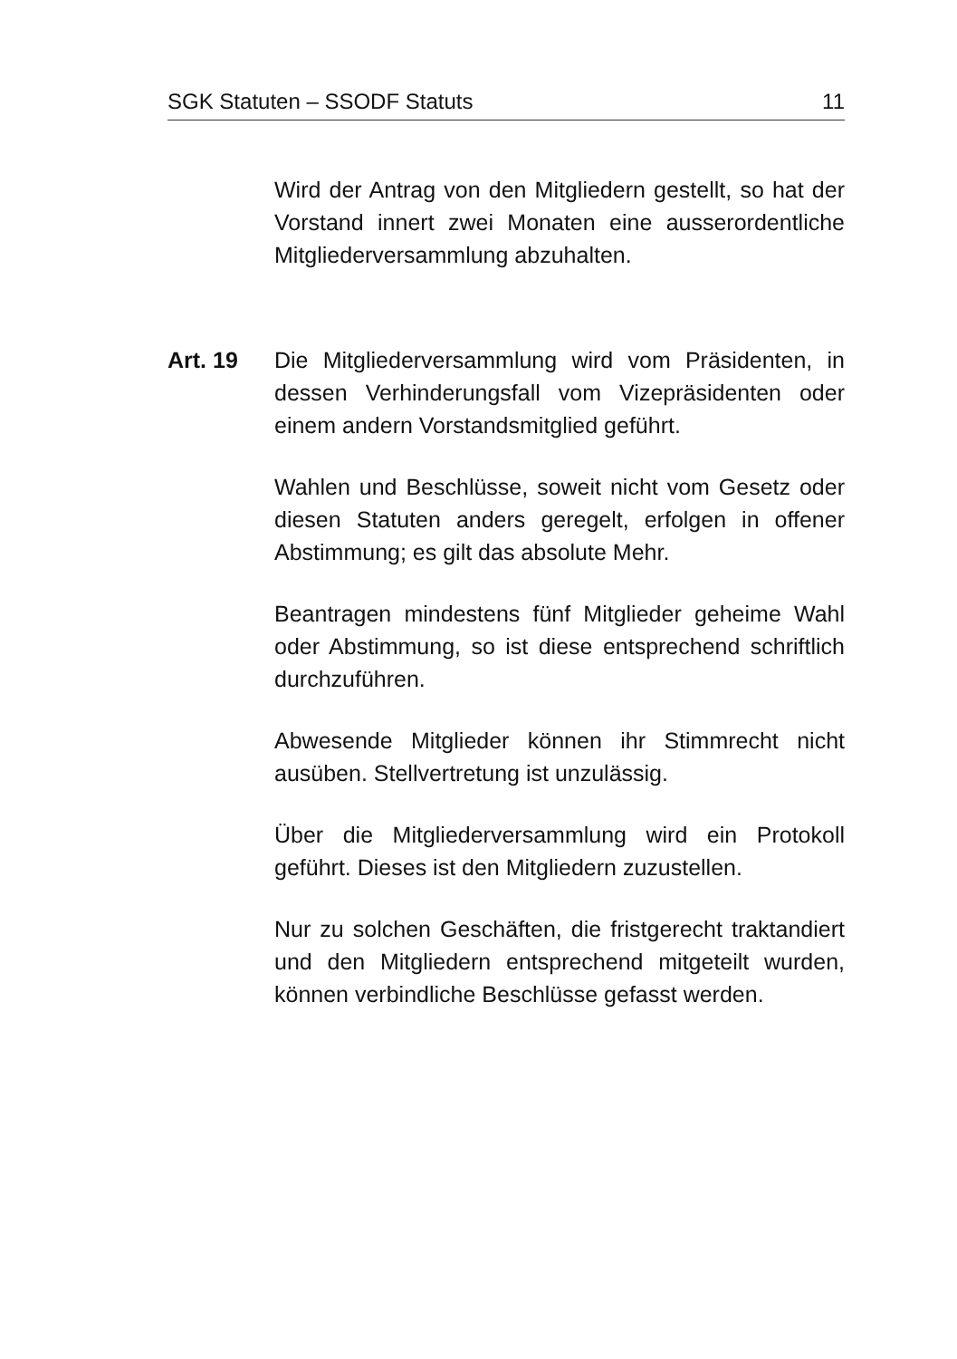SGK Statuten – SSODF Statuts 11
Wird der Antrag von den Mitgliedern gestellt, so hat der Vorstand innert zwei Monaten eine ausseror­dentliche Mitgliederversammlung abzuhalten.
Art. 19 Die Mitgliederversammlung wird vom Präsidenten, in dessen Verhinderungsfall vom Vizepräsidenten o­der einem andern Vorstandsmitglied geführt.
Wahlen und Beschlüsse, soweit nicht vom Gesetz o­der diesen Statuten anders geregelt, erfolgen in offe­ner Abstimmung; es gilt das absolute Mehr.
Beantragen mindestens fünf Mitglieder geheime Wahl oder Abstimmung, so ist diese entsprechend schriftlich durchzuführen.
Abwesende Mitglieder können ihr Stimmrecht nicht ausüben. Stellvertretung ist unzulässig.
Über die Mitgliederversammlung wird ein Protokoll geführt. Dieses ist den Mitgliedern zuzustellen.
Nur zu solchen Geschäften, die fristgerecht traktandiert und den Mitgliedern entsprechend mitgeteilt wurden, können verbindliche Beschlüsse gefasst werden.